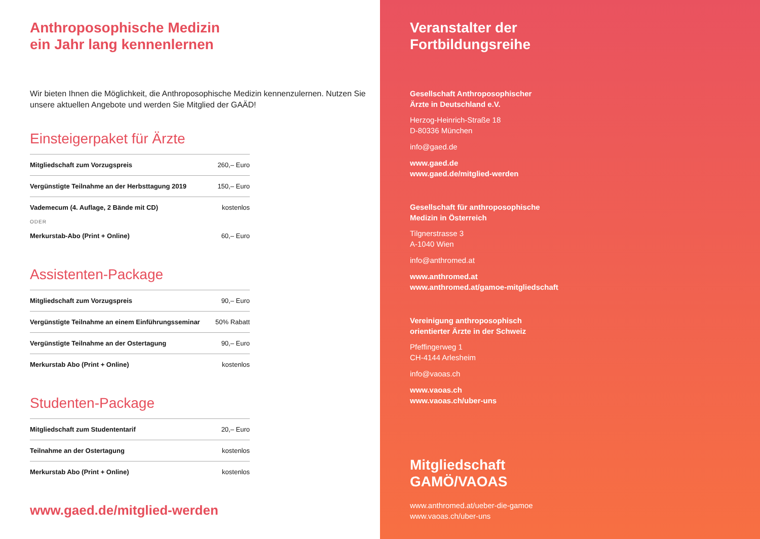Anthroposophische Medizin
ein Jahr lang kennenlernen
Wir bieten Ihnen die Möglichkeit, die Anthroposophische Medizin kennenzulernen. Nutzen Sie unsere aktuellen Angebote und werden Sie Mitglied der GAÄD!
Einsteigerpaket für Ärzte
| Mitgliedschaft zum Vorzugspreis | 260,– Euro |
| Vergünstigte Teilnahme an der Herbsttagung 2019 | 150,– Euro |
| Vademecum (4. Auflage, 2 Bände mit CD) | kostenlos |
| ODER | |
| Merkurstab-Abo (Print + Online) | 60,– Euro |
Assistenten-Package
| Mitgliedschaft zum Vorzugspreis | 90,– Euro |
| Vergünstigte Teilnahme an einem Einführungsseminar | 50% Rabatt |
| Vergünstigte Teilnahme an der Ostertagung | 90,– Euro |
| Merkurstab Abo (Print + Online) | kostenlos |
Studenten-Package
| Mitgliedschaft zum Studententarif | 20,– Euro |
| Teilnahme an der Ostertagung | kostenlos |
| Merkurstab Abo (Print + Online) | kostenlos |
www.gaed.de/mitglied-werden
Veranstalter der
Fortbildungsreihe
Gesellschaft Anthroposophischer
Ärzte in Deutschland e.V.
Herzog-Heinrich-Straße 18
D-80336 München
info@gaed.de
www.gaed.de
www.gaed.de/mitglied-werden
Gesellschaft für anthroposophische
Medizin in Österreich
Tilgnerstrasse 3
A-1040 Wien
info@anthromed.at
www.anthromed.at
www.anthromed.at/gamoe-mitgliedschaft
Vereinigung anthroposophisch
orientierter Ärzte in der Schweiz
Pfeffingerweg 1
CH-4144 Arlesheim
info@vaoas.ch
www.vaoas.ch
www.vaoas.ch/uber-uns
Mitgliedschaft
GAMÖ/VAOAS
www.anthromed.at/ueber-die-gamoe
www.vaoas.ch/uber-uns